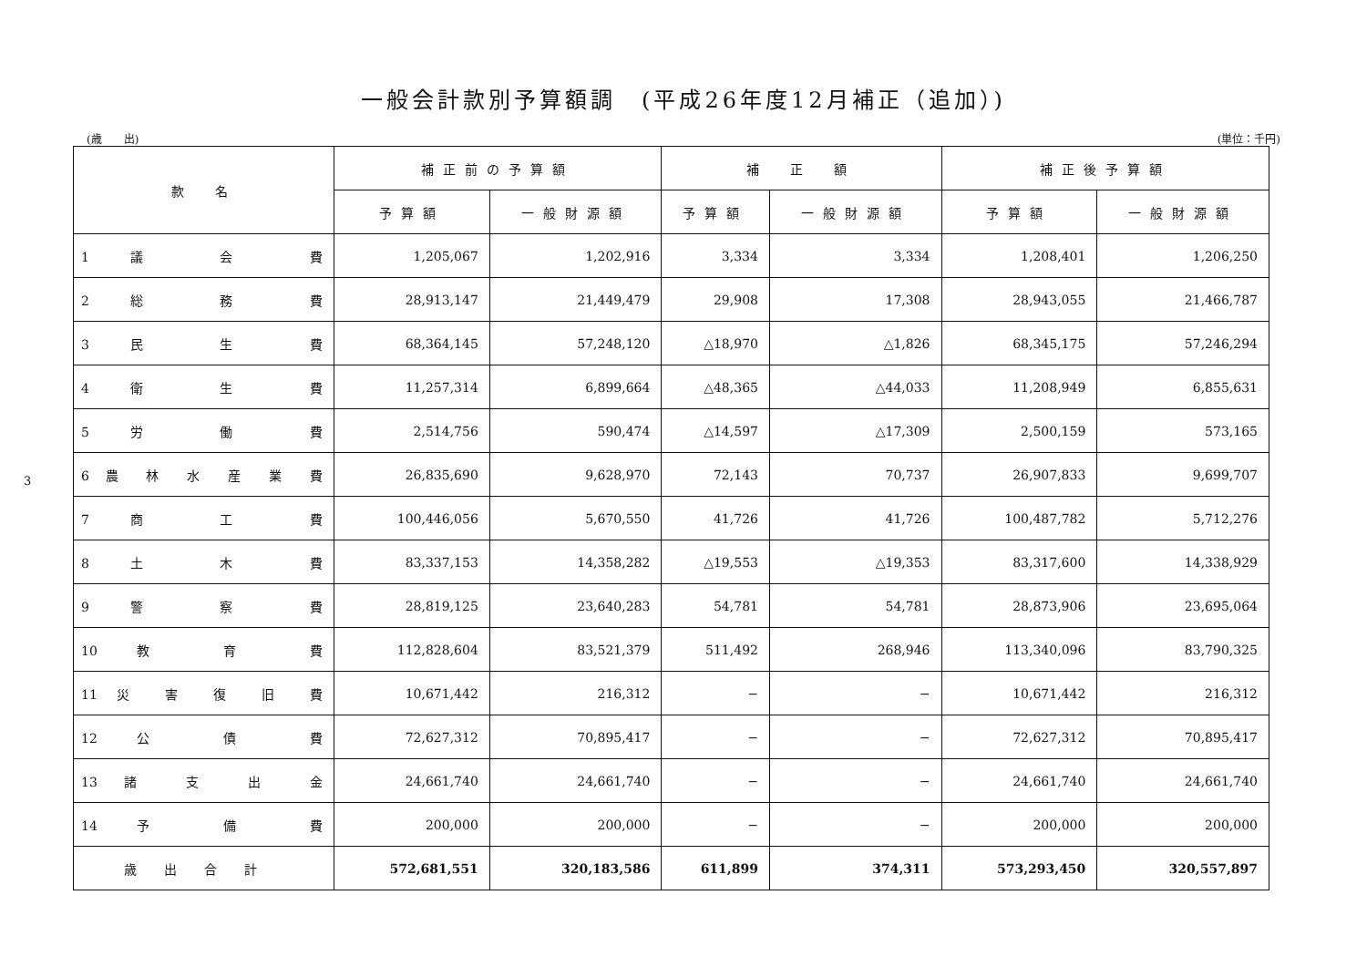一般会計款別予算額調　(平成26年度12月補正（追加）)
(歳　　出) (単位：千円)
3
| 款 名 | 補正前の予算額 | | 補 正 額 | | 補正後予算額 | |
| --- | --- | --- | --- | --- | --- | --- |
| | 予算額 | 一般財源額 | 予算額 | 一般財源額 | 予算額 | 一般財源額 |
| 1 議 会 費 | 1,205,067 | 1,202,916 | 3,334 | 3,334 | 1,208,401 | 1,206,250 |
| 2 総 務 費 | 28,913,147 | 21,449,479 | 29,908 | 17,308 | 28,943,055 | 21,466,787 |
| 3 民 生 費 | 68,364,145 | 57,248,120 | △18,970 | △1,826 | 68,345,175 | 57,246,294 |
| 4 衛 生 費 | 11,257,314 | 6,899,664 | △48,365 | △44,033 | 11,208,949 | 6,855,631 |
| 5 労 働 費 | 2,514,756 | 590,474 | △14,597 | △17,309 | 2,500,159 | 573,165 |
| 6 農 林 水 産 業 費 | 26,835,690 | 9,628,970 | 72,143 | 70,737 | 26,907,833 | 9,699,707 |
| 7 商 工 費 | 100,446,056 | 5,670,550 | 41,726 | 41,726 | 100,487,782 | 5,712,276 |
| 8 土 木 費 | 83,337,153 | 14,358,282 | △19,553 | △19,353 | 83,317,600 | 14,338,929 |
| 9 警 察 費 | 28,819,125 | 23,640,283 | 54,781 | 54,781 | 28,873,906 | 23,695,064 |
| 10 教 育 費 | 112,828,604 | 83,521,379 | 511,492 | 268,946 | 113,340,096 | 83,790,325 |
| 11 災 害 復 旧 費 | 10,671,442 | 216,312 | − | − | 10,671,442 | 216,312 |
| 12 公 債 費 | 72,627,312 | 70,895,417 | − | − | 72,627,312 | 70,895,417 |
| 13 諸 支 出 金 | 24,661,740 | 24,661,740 | − | − | 24,661,740 | 24,661,740 |
| 14 予 備 費 | 200,000 | 200,000 | − | − | 200,000 | 200,000 |
| 歳出合計 | 572,681,551 | 320,183,586 | 611,899 | 374,311 | 573,293,450 | 320,557,897 |